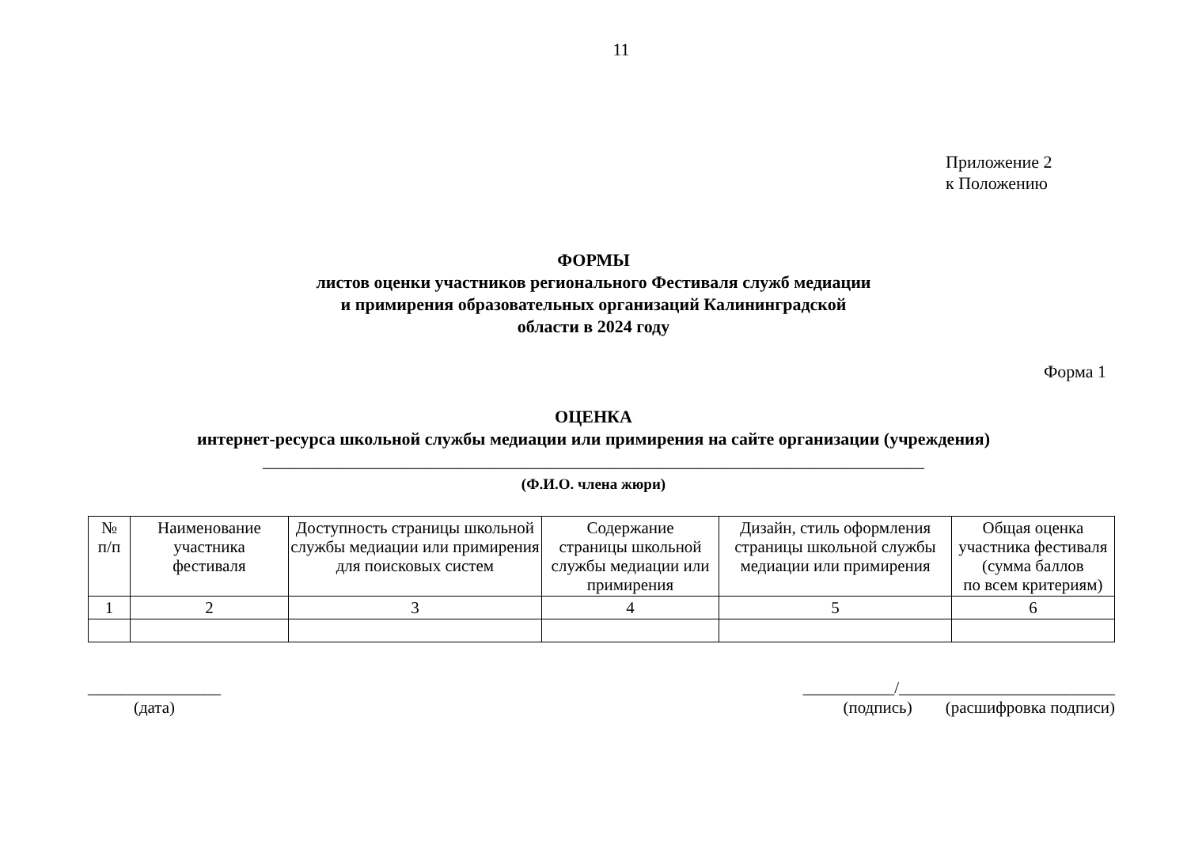11
Приложение 2
к Положению
ФОРМЫ
листов оценки участников регионального Фестиваля служб медиации
и примирения образовательных организаций Калининградской
области в 2024 году
Форма 1
ОЦЕНКА
интернет-ресурса школьной службы медиации или примирения на сайте организации (учреждения)
____________________________________________________________________________
(Ф.И.О. члена жюри)
| № п/п | Наименование участника фестиваля | Доступность страницы школьной службы медиации или примирения для поисковых систем | Содержание страницы школьной службы медиации или примирения | Дизайн, стиль оформления страницы школьной службы медиации или примирения | Общая оценка участника фестиваля (сумма баллов по всем критериям) |
| --- | --- | --- | --- | --- | --- |
| 1 | 2 | 3 | 4 | 5 | 6 |
________________
(дата)
___________/__________________________
(подпись) (расшифровка подписи)